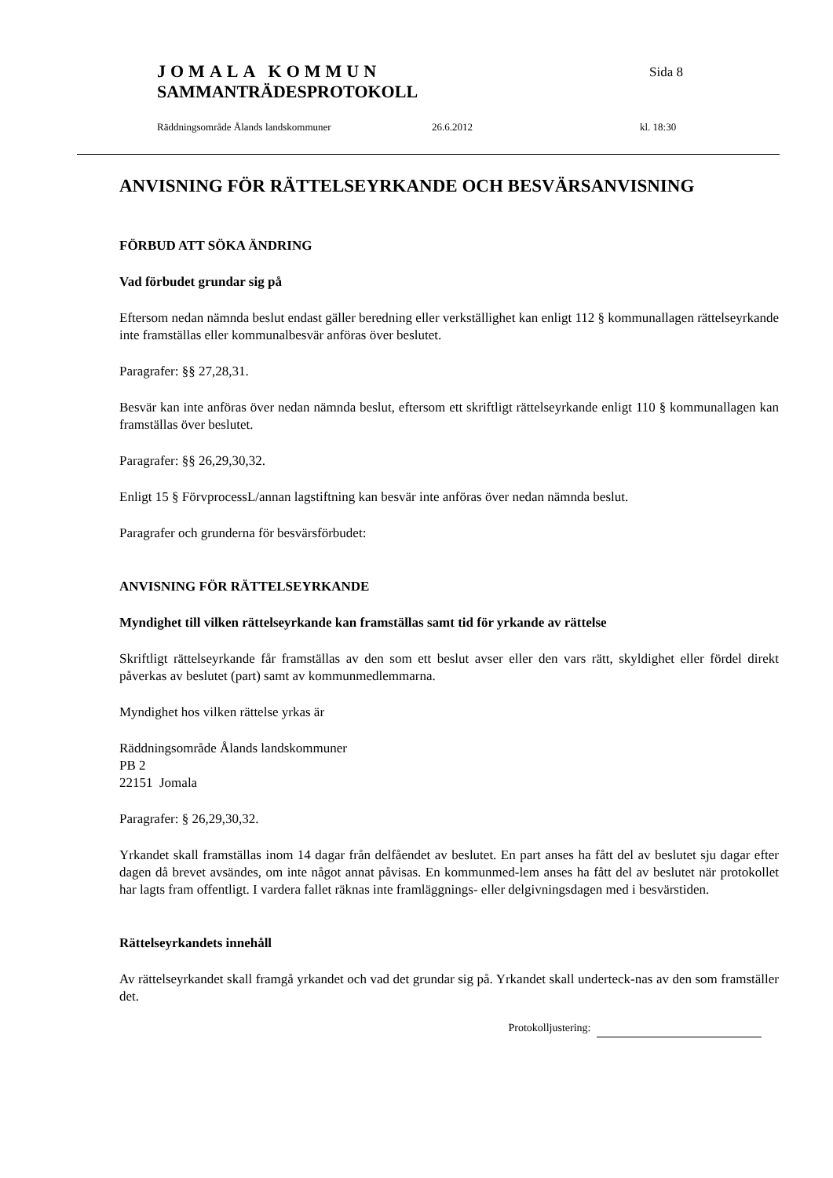JOMALA KOMMUN
Sida 8
SAMMANTRÄDESPROTOKOLL
Räddningsområde Ålands landskommuner 26.6.2012 kl. 18:30
ANVISNING FÖR RÄTTELSEYRKANDE OCH BESVÄRSANVISNING
FÖRBUD ATT SÖKA ÄNDRING
Vad förbudet grundar sig på
Eftersom nedan nämnda beslut endast gäller beredning eller verkställighet kan enligt 112 § kommunallagen rättelseyrkande inte framställas eller kommunalbesvär anföras över beslutet.
Paragrafer: §§ 27,28,31.
Besvär kan inte anföras över nedan nämnda beslut, eftersom ett skriftligt rättelseyrkande enligt 110 § kommunallagen kan framställas över beslutet.
Paragrafer: §§ 26,29,30,32.
Enligt 15 § FörvprocessL/annan lagstiftning kan besvär inte anföras över nedan nämnda beslut.
Paragrafer och grunderna för besvärsförbudet:
ANVISNING FÖR RÄTTELSEYRKANDE
Myndighet till vilken rättelseyrkande kan framställas samt tid för yrkande av rättelse
Skriftligt rättelseyrkande får framställas av den som ett beslut avser eller den vars rätt, skyldighet eller fördel direkt påverkas av beslutet (part) samt av kommunmedlemmarna.
Myndighet hos vilken rättelse yrkas är
Räddningsområde Ålands landskommuner
PB 2
22151 Jomala
Paragrafer: § 26,29,30,32.
Yrkandet skall framställas inom 14 dagar från delfåendet av beslutet. En part anses ha fått del av beslutet sju dagar efter dagen då brevet avsändes, om inte något annat påvisas. En kommunmed-lem anses ha fått del av beslutet när protokollet har lagts fram offentligt. I vardera fallet räknas inte framläggnings- eller delgivningsdagen med i besvärstiden.
Rättelseyrkandets innehåll
Av rättelseyrkandet skall framgå yrkandet och vad det grundar sig på. Yrkandet skall underteck-nas av den som framställer det.
Protokolljustering: